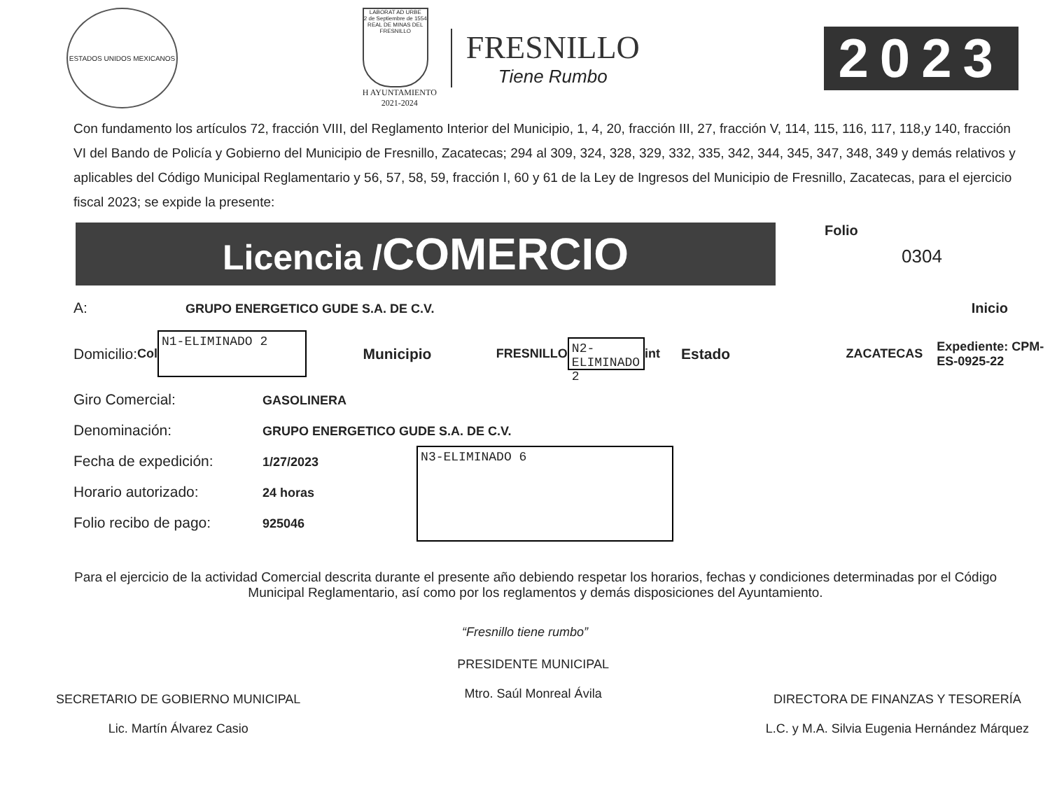ESTADOS UNIDOS MEXICANOS
LABORAT AD URBE
2 de Septiembre de 1554
REAL DE MINAS DEL FRESNILLO
H AYUNTAMIENTO
2021-2024
FRESNILLO
Tiene Rumbo
2023
Con fundamento los artículos 72, fracción VIII, del Reglamento Interior del Municipio, 1, 4, 20, fracción III, 27, fracción V, 114, 115, 116, 117, 118,y 140, fracción VI del Bando de Policía y Gobierno del Municipio de Fresnillo, Zacatecas; 294 al 309, 324, 328, 329, 332, 335, 342, 344, 345, 347, 348, 349 y demás relativos y aplicables del Código Municipal Reglamentario y 56, 57, 58, 59, fracción I, 60 y 61 de la Ley de Ingresos del Municipio de Fresnillo, Zacatecas, para el ejercicio fiscal 2023; se expide la presente:
Licencia /COMERCIO
Folio
0304
A: GRUPO ENERGETICO GUDE S.A. DE C.V. Inicio
Domicilio: Col N1-ELIMINADO 2 Municipio FRESNILLO N2-ELIMINADO 2 int Estado ZACATECAS Expediente: CPM-ES-0925-22
Giro Comercial: GASOLINERA
Denominación: GRUPO ENERGETICO GUDE S.A. DE C.V.
Fecha de expedición: 1/27/2023
Horario autorizado: 24 horas
Folio recibo de pago: 925046
N3-ELIMINADO 6
Para el ejercicio de la actividad Comercial descrita durante el presente año debiendo respetar los horarios, fechas y condiciones determinadas por el Código Municipal Reglamentario, así como por los reglamentos y demás disposiciones del Ayuntamiento.
“Fresnillo tiene rumbo”
SECRETARIO DE GOBIERNO MUNICIPAL
Lic. Martín Álvarez Casio
PRESIDENTE MUNICIPAL
Mtro. Saúl Monreal Ávila
DIRECTORA DE FINANZAS Y TESORERÍA
L.C. y M.A. Silvia Eugenia Hernández Márquez